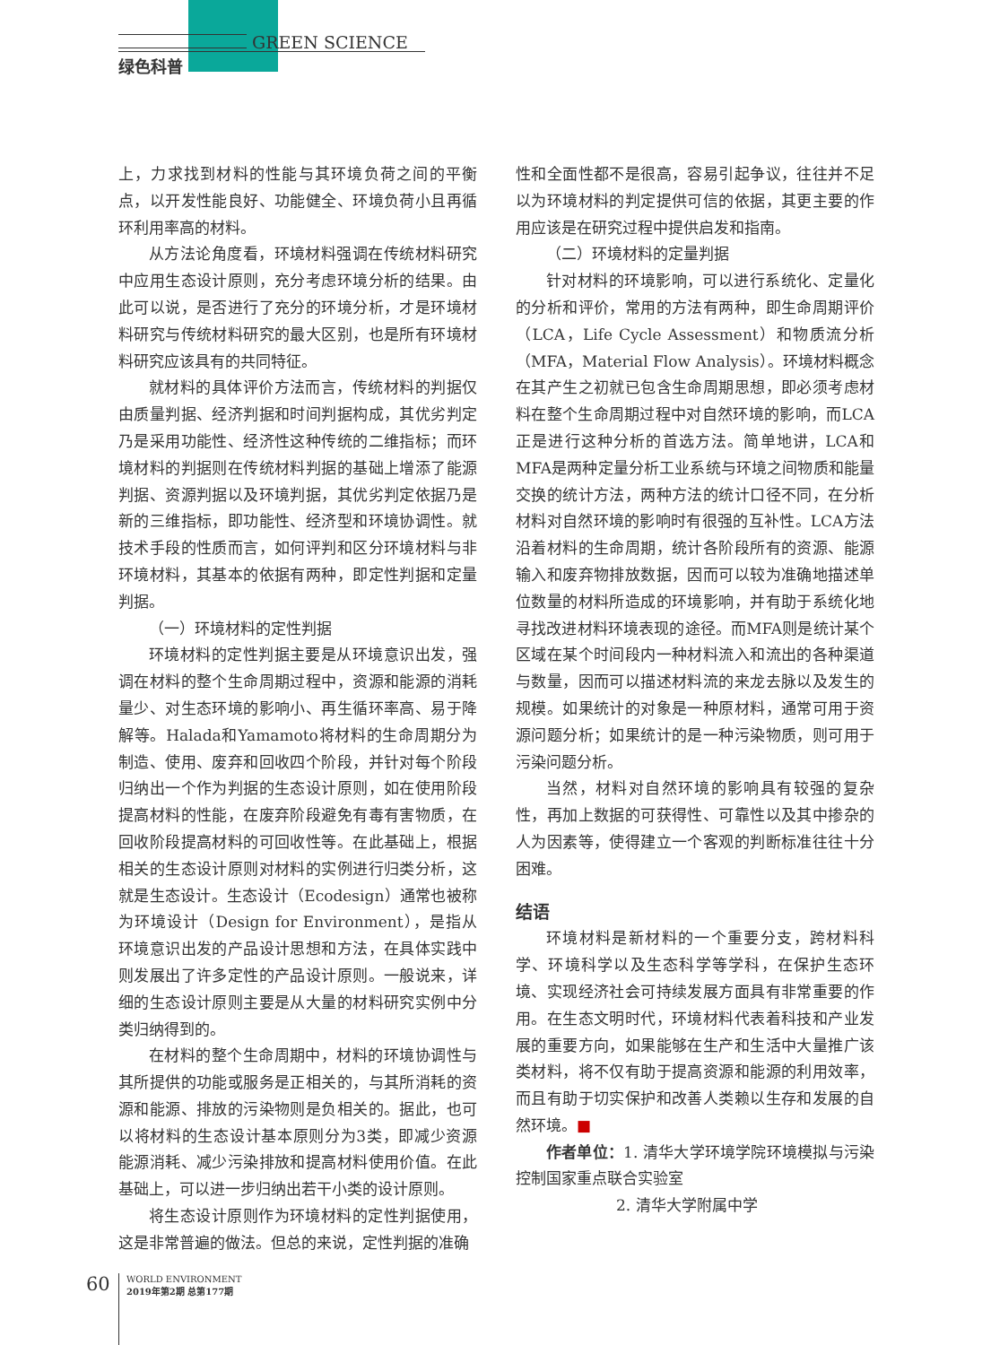GREEN SCIENCE
绿色科普
上，力求找到材料的性能与其环境负荷之间的平衡点，以开发性能良好、功能健全、环境负荷小且再循环利用率高的材料。
从方法论角度看，环境材料强调在传统材料研究中应用生态设计原则，充分考虑环境分析的结果。由此可以说，是否进行了充分的环境分析，才是环境材料研究与传统材料研究的最大区别，也是所有环境材料研究应该具有的共同特征。
就材料的具体评价方法而言，传统材料的判据仅由质量判据、经济判据和时间判据构成，其优劣判定乃是采用功能性、经济性这种传统的二维指标；而环境材料的判据则在传统材料判据的基础上增添了能源判据、资源判据以及环境判据，其优劣判定依据乃是新的三维指标，即功能性、经济型和环境协调性。就技术手段的性质而言，如何评判和区分环境材料与非环境材料，其基本的依据有两种，即定性判据和定量判据。
（一）环境材料的定性判据
环境材料的定性判据主要是从环境意识出发，强调在材料的整个生命周期过程中，资源和能源的消耗量少、对生态环境的影响小、再生循环率高、易于降解等。Halada和Yamamoto将材料的生命周期分为制造、使用、废弃和回收四个阶段，并针对每个阶段归纳出一个作为判据的生态设计原则，如在使用阶段提高材料的性能，在废弃阶段避免有毒有害物质，在回收阶段提高材料的可回收性等。在此基础上，根据相关的生态设计原则对材料的实例进行归类分析，这就是生态设计。生态设计（Ecodesign）通常也被称为环境设计（Design for Environment），是指从环境意识出发的产品设计思想和方法，在具体实践中则发展出了许多定性的产品设计原则。一般说来，详细的生态设计原则主要是从大量的材料研究实例中分类归纳得到的。
在材料的整个生命周期中，材料的环境协调性与其所提供的功能或服务是正相关的，与其所消耗的资源和能源、排放的污染物则是负相关的。据此，也可以将材料的生态设计基本原则分为3类，即减少资源能源消耗、减少污染排放和提高材料使用价值。在此基础上，可以进一步归纳出若干小类的设计原则。
将生态设计原则作为环境材料的定性判据使用，这是非常普遍的做法。但总的来说，定性判据的准确
性和全面性都不是很高，容易引起争议，往往并不足以为环境材料的判定提供可信的依据，其更主要的作用应该是在研究过程中提供启发和指南。
（二）环境材料的定量判据
针对材料的环境影响，可以进行系统化、定量化的分析和评价，常用的方法有两种，即生命周期评价（LCA，Life Cycle Assessment）和物质流分析（MFA，Material Flow Analysis）。环境材料概念在其产生之初就已包含生命周期思想，即必须考虑材料在整个生命周期过程中对自然环境的影响，而LCA正是进行这种分析的首选方法。简单地讲，LCA和MFA是两种定量分析工业系统与环境之间物质和能量交换的统计方法，两种方法的统计口径不同，在分析材料对自然环境的影响时有很强的互补性。LCA方法沿着材料的生命周期，统计各阶段所有的资源、能源输入和废弃物排放数据，因而可以较为准确地描述单位数量的材料所造成的环境影响，并有助于系统化地寻找改进材料环境表现的途径。而MFA则是统计某个区域在某个时间段内一种材料流入和流出的各种渠道与数量，因而可以描述材料流的来龙去脉以及发生的规模。如果统计的对象是一种原材料，通常可用于资源问题分析；如果统计的是一种污染物质，则可用于污染问题分析。
当然，材料对自然环境的影响具有较强的复杂性，再加上数据的可获得性、可靠性以及其中掺杂的人为因素等，使得建立一个客观的判断标准往往十分困难。
结语
环境材料是新材料的一个重要分支，跨材料科学、环境科学以及生态科学等学科，在保护生态环境、实现经济社会可持续发展方面具有非常重要的作用。在生态文明时代，环境材料代表着科技和产业发展的重要方向，如果能够在生产和生活中大量推广该类材料，将不仅有助于提高资源和能源的利用效率，而且有助于切实保护和改善人类赖以生存和发展的自然环境。■
作者单位：1. 清华大学环境学院环境模拟与污染控制国家重点联合实验室
2. 清华大学附属中学
60
WORLD ENVIRONMENT
2019年第2期 总第177期